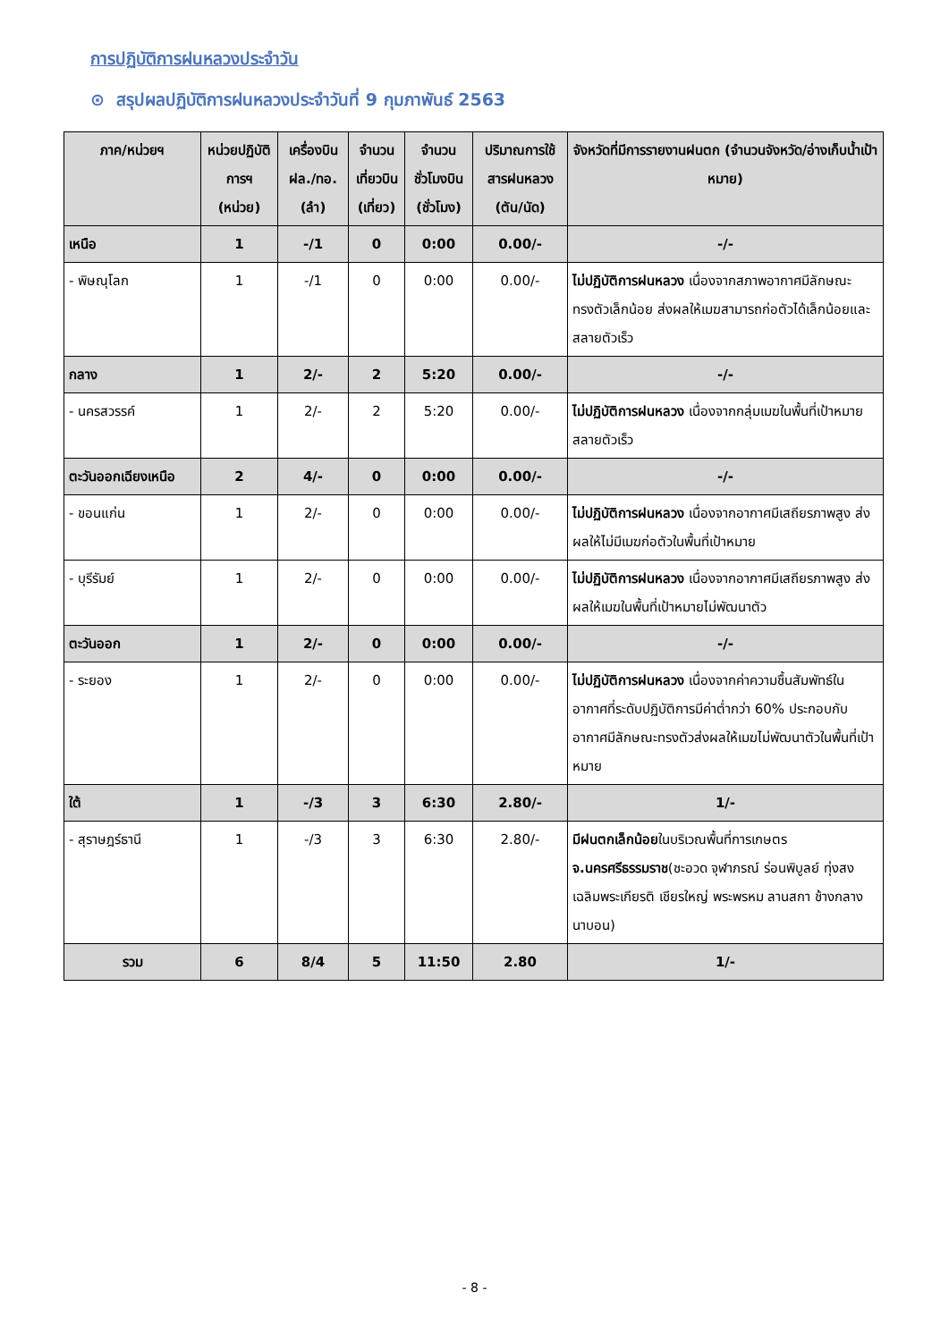การปฏิบัติการฝนหลวงประจำวัน
⊙ สรุปผลปฏิบัติการฝนหลวงประจำวันที่ 9 กุมภาพันธ์ 2563
| ภาค/หน่วยฯ | หน่วยปฏิบัติการฯ (หน่วย) | เครื่องบิน ฝล./ทอ. (ลำ) | จำนวนเที่ยวบิน (เที่ยว) | จำนวนชั่วโมงบิน (ชั่วโมง) | ปริมาณการใช้สารฝนหลวง (ตัน/นัด) | จังหวัดที่มีการรายงานฝนตก (จำนวนจังหวัด/อ่างเก็บน้ำเป้าหมาย) |
| --- | --- | --- | --- | --- | --- | --- |
| เหนือ | 1 | -/1 | 0 | 0:00 | 0.00/- | -/- |
| - พิษณุโลก | 1 | -/1 | 0 | 0:00 | 0.00/- | ไม่ปฏิบัติการฝนหลวง เนื่องจากสภาพอากาศมีลักษณะทรงตัวเล็กน้อย ส่งผลให้เมฆสามารถก่อตัวได้เล็กน้อยและสลายตัวเร็ว |
| กลาง | 1 | 2/- | 2 | 5:20 | 0.00/- | -/- |
| - นครสวรรค์ | 1 | 2/- | 2 | 5:20 | 0.00/- | ไม่ปฏิบัติการฝนหลวง เนื่องจากกลุ่มเมฆในพื้นที่เป้าหมายสลายตัวเร็ว |
| ตะวันออกเฉียงเหนือ | 2 | 4/- | 0 | 0:00 | 0.00/- | -/- |
| - ขอนแก่น | 1 | 2/- | 0 | 0:00 | 0.00/- | ไม่ปฏิบัติการฝนหลวง เนื่องจากอากาศมีเสถียรภาพสูง ส่งผลให้ไม่มีเมฆก่อตัวในพื้นที่เป้าหมาย |
| - บุรีรัมย์ | 1 | 2/- | 0 | 0:00 | 0.00/- | ไม่ปฏิบัติการฝนหลวง เนื่องจากอากาศมีเสถียรภาพสูง ส่งผลให้เมฆในพื้นที่เป้าหมายไม่พัฒนาตัว |
| ตะวันออก | 1 | 2/- | 0 | 0:00 | 0.00/- | -/- |
| - ระยอง | 1 | 2/- | 0 | 0:00 | 0.00/- | ไม่ปฏิบัติการฝนหลวง เนื่องจากค่าความชื้นสัมพัทธ์ในอากาศที่ระดับปฏิบัติการมีค่าต่ำกว่า 60% ประกอบกับอากาศมีลักษณะทรงตัวส่งผลให้เมฆไม่พัฒนาตัวในพื้นที่เป้าหมาย |
| ใต้ | 1 | -/3 | 3 | 6:30 | 2.80/- | 1/- |
| - สุราษฎร์ธานี | 1 | -/3 | 3 | 6:30 | 2.80/- | มีฝนตกเล็กน้อย ในบริเวณพื้นที่การเกษตร จ.นครศรีธรรมราช (ชะอวด จุฬาภรณ์ ร่อนพิบูลย์ ทุ่งสง เฉลิมพระเกียรติ เชียรใหญ่ พระพรหม ลานสกา ช้างกลาง นาบอน) |
| รวม | 6 | 8/4 | 5 | 11:50 | 2.80 | 1/- |
- 8 -